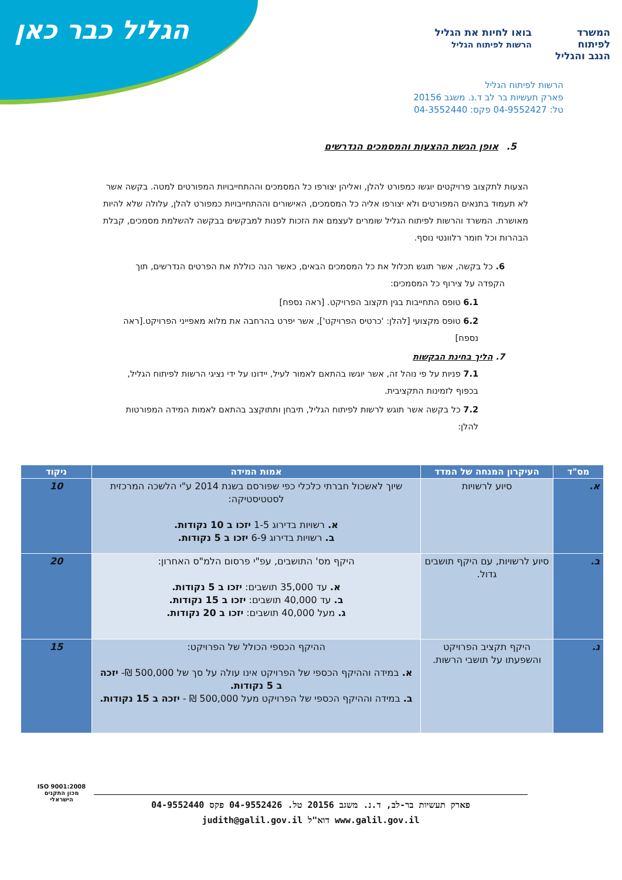הגליל כבר כאן
המשרד
לפיתוח
הנגב והגליל
בואו לחיות את הגליל
הרשות לפיתוח הגליל
הרשות לפיתוח הגליל
פארק תעשיות בר לב ד.נ. משגב 20156
טל: 04-9552427 פקס: 04-3552440
5. אופן הגשת ההצעות והמסמכים הנדרשים
הצעות לתקצוב פרויקטים יוגשו כמפורט להלן, ואליהן יצורפו כל המסמכים וההתחייבויות המפורטים למטה. בקשה אשר לא תעמוד בתנאים המפורטים ולא יצורפו אליה כל המסמכים, האישורים וההתחייבויות כמפורט להלן, עלולה שלא להיות מאושרת. המשרד והרשות לפיתוח הגליל שומרים לעצמם את הזכות לפנות למבקשים בבקשה להשלמת מסמכים, קבלת הבהרות וכל חומר רלוונטי נוסף.
6. כל בקשה, אשר תוגש תכלול את כל המסמכים הבאים, כאשר הנה כוללת את הפרטים הנדרשים, תוך הקפדה על צירוף כל המסמכים:
6.1 טופס התחייבות בגין תקצוב הפרויקט. [ראה נספח]
6.2 טופס מקצועי [להלן: 'כרטיס הפרויקט'], אשר יפרט בהרחבה את מלוא מאפייני הפרויקט.[ראה נספח]
7. הליך בחינת הבקשות
7.1 פניות על פי נוהל זה, אשר יוגשו בהתאם לאמור לעיל, יידונו על ידי נציגי הרשות לפיתוח הגליל, בכפוף לזמינות התקציבית.
7.2 כל בקשה אשר תוגש לרשות לפיתוח הגליל, תיבחן ותתוקצב בהתאם לאמות המידה המפורטות להלן:
| מס"ד | העיקרון המנחה של המדד | אמות המידה | ניקוד |
| --- | --- | --- | --- |
| א. | סיוע לרשויות | שיוך לאשכול חברתי כלכלי כפי שפורסם בשנת 2014 ע"י הלשכה המרכזית לסטטיסטיקה: א. רשויות בדירוג 1-5 יזכו ב 10 נקודות. ב. רשויות בדירוג 6-9 יזכו ב 5 נקודות. | 10 |
| ב. | סיוע לרשויות, עם היקף תושבים גדול. | היקף מס' התושבים, עפ"י פרסום הלמ"ס האחרון: א. עד 35,000 תושבים: יזכו ב 5 נקודות. ב. עד 40,000 תושבים: יזכו ב 15 נקודות. ג. מעל 40,000 תושבים: יזכו ב 20 נקודות. | 20 |
| ג. | היקף תקציב הפרויקט והשפעתו על תושבי הרשות. | ההיקף הכספי הכולל של הפרויקט: א. במידה וההיקף הכספי של הפרויקט אינו עולה על סך של 500,000 ₪- יזכה ב 5 נקודות. ב. במידה וההיקף הכספי של הפרויקט מעל 500,000 ₪ - יזכה ב 15 נקודות. | 15 |
ISO 9001:2008
מכון התקנים הישראלי
פארק תעשיות בר-לב, ד.נ. משגב 20156 טל. 04-9552426 פקס 04-9552440
www.galil.gov.il דוא"ל judith@galil.gov.il